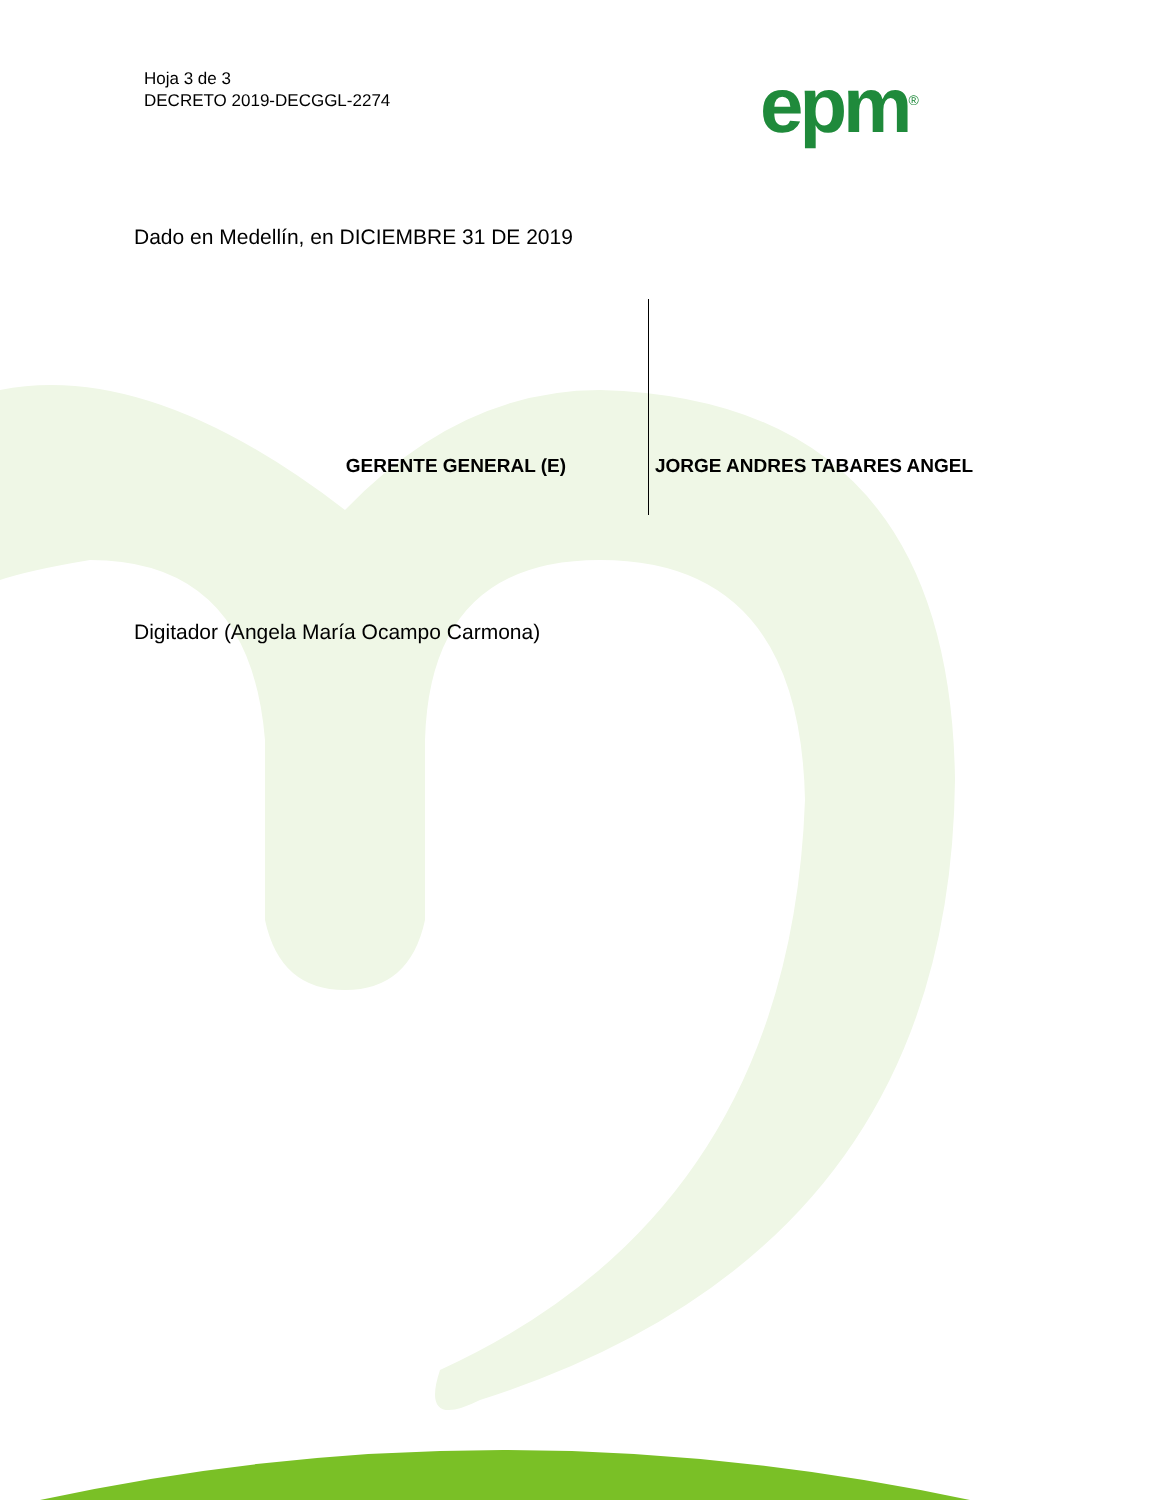Hoja 3 de 3
DECRETO 2019-DECGGL-2274
epm<sup>®</sup>
Dado en Medellín, en DICIEMBRE 31 DE 2019
| GERENTE GENERAL (E) | JORGE ANDRES TABARES ANGEL |
Digitador (Angela María Ocampo Carmona)